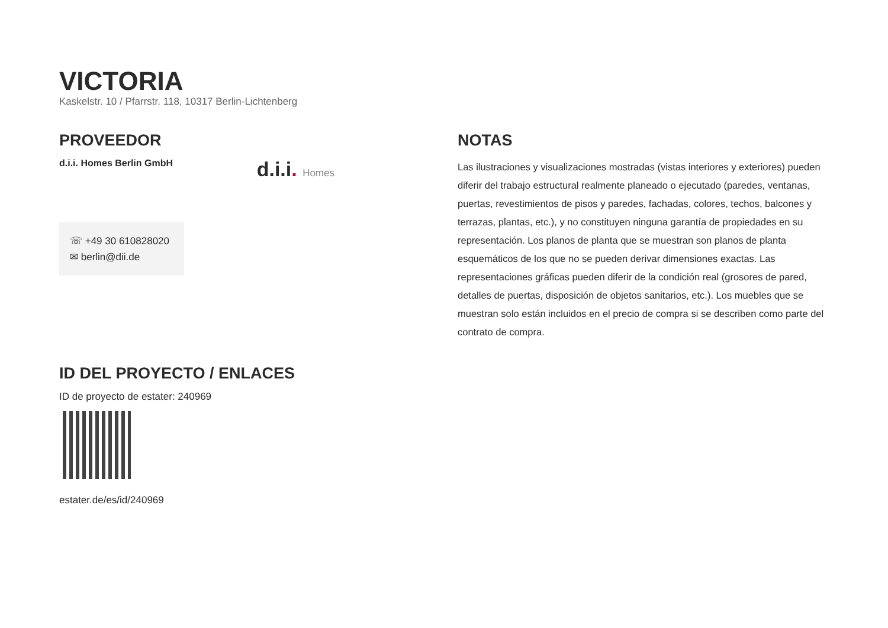VICTORIA
Kaskelstr. 10 / Pfarrstr. 118, 10317 Berlin-Lichtenberg
PROVEEDOR
d.i.i. Homes Berlin GmbH
d.i.i. Homes
☏ +49 30 610828020
✉ berlin@dii.de
ID DEL PROYECTO / ENLACES
ID de proyecto de estater: 240969
estater.de/es/id/240969
NOTAS
Las ilustraciones y visualizaciones mostradas (vistas interiores y exteriores) pueden diferir del trabajo estructural realmente planeado o ejecutado (paredes, ventanas, puertas, revestimientos de pisos y paredes, fachadas, colores, techos, balcones y terrazas, plantas, etc.), y no constituyen ninguna garantía de propiedades en su representación. Los planos de planta que se muestran son planos de planta esquemáticos de los que no se pueden derivar dimensiones exactas. Las representaciones gráficas pueden diferir de la condición real (grosores de pared, detalles de puertas, disposición de objetos sanitarios, etc.). Los muebles que se muestran solo están incluidos en el precio de compra si se describen como parte del contrato de compra.